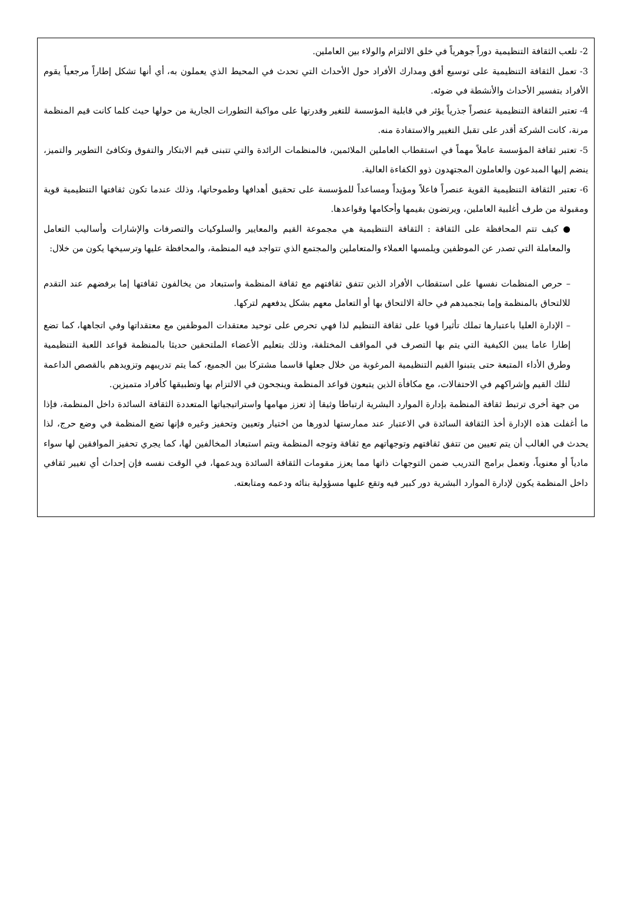2- تلعب الثقافة التنظيمية دوراً جوهرياً في خلق الالتزام والولاء بين العاملين.
3- تعمل الثقافة التنظيمية على توسيع أفق ومدارك الأفراد حول الأحداث التي تحدث في المحيط الذي يعملون به، أي أنها تشكل إطاراً مرجعياً يقوم الأفراد بتفسير الأحداث والأنشطة في ضوئه.
4- تعتبر الثقافة التنظيمية عنصراً جذرياً يؤثر في قابلية المؤسسة للتغير وقدرتها على مواكبة التطورات الجارية من حولها حيث كلما كانت قيم المنظمة مرنة، كانت الشركة أقدر على تقبل التغيير والاستفادة منه.
5- تعتبر ثقافة المؤسسة عاملاً مهماً في استقطاب العاملين الملائمين، فالمنظمات الرائدة والتي تتبنى قيم الابتكار والتفوق وتكافئ التطوير والتميز، ينضم إليها المبدعون والعاملون المجتهدون ذوو الكفاءة العالية.
6- تعتبر الثقافة التنظيمية القوية عنصراً فاعلاً ومؤيداً ومساعداً للمؤسسة على تحقيق أهدافها وطموحاتها، وذلك عندما تكون ثقافتها التنظيمية قوية ومقبولة من طرف أغلبية العاملين، ويرتضون بقيمها وأحكامها وقواعدها.
● كيف تتم المحافظة على الثقافة : الثقافة التنظيمية هي مجموعة القيم والمعايير والسلوكيات والتصرفات والإشارات وأساليب التعامل والمعاملة التي تصدر عن الموظفين ويلمسها العملاء والمتعاملين والمجتمع الذي تتواجد فيه المنظمة، والمحافظة عليها وترسيخها يكون من خلال:
– حرص المنظمات نفسها على استقطاب الأفراد الذين تتفق ثقافتهم مع ثقافة المنظمة واستبعاد من يخالفون ثقافتها إما برفضهم عند التقدم للالتحاق بالمنظمة وإما بتجميدهم في حالة الالتحاق بها أو التعامل معهم بشكل يدفعهم لتركها.
– الإدارة العليا باعتبارها تملك تأثيرا قويا على ثقافة التنظيم لذا فهي تحرص على توحيد معتقدات الموظفين مع معتقداتها وفي اتجاهها، كما تضع إطارا عاما يبين الكيفية التي يتم بها التصرف في المواقف المختلفة، وذلك بتعليم الأعضاء الملتحقين حديثا بالمنظمة قواعد اللعبة التنظيمية وطرق الأداء المتبعة حتى يتبنوا القيم التنظيمية المرغوبة من خلال جعلها قاسما مشتركا بين الجميع، كما يتم تدريبهم وتزويدهم بالقصص الداعمة لتلك القيم وإشراكهم في الاحتفالات، مع مكافأة الذين يتبعون قواعد المنظمة وينجحون في الالتزام بها وتطبيقها كأفراد متميزين.
من جهة أخرى ترتبط ثقافة المنظمة بإدارة الموارد البشرية ارتباطا وثيقا إذ تعزز مهامها واستراتيجياتها المتعددة الثقافة السائدة داخل المنظمة، فإذا ما أغفلت هذه الإدارة أخذ الثقافة السائدة في الاعتبار عند ممارستها لدورها من اختيار وتعيين وتحفيز وغيره فإنها تضع المنظمة في وضع حرج، لذا يحدث في الغالب أن يتم تعيين من تتفق ثقافتهم وتوجهاتهم مع ثقافة وتوجه المنظمة ويتم استبعاد المخالفين لها، كما يجري تحفيز الموافقين لها سواء مادياً أو معنوياً، وتعمل برامج التدريب ضمن التوجهات ذاتها مما يعزز مقومات الثقافة السائدة ويدعمها، في الوقت نفسه فإن إحداث أي تغيير ثقافي داخل المنظمة يكون لإدارة الموارد البشرية دور كبير فيه وتقع عليها مسؤولية بنائه ودعمه ومتابعته.